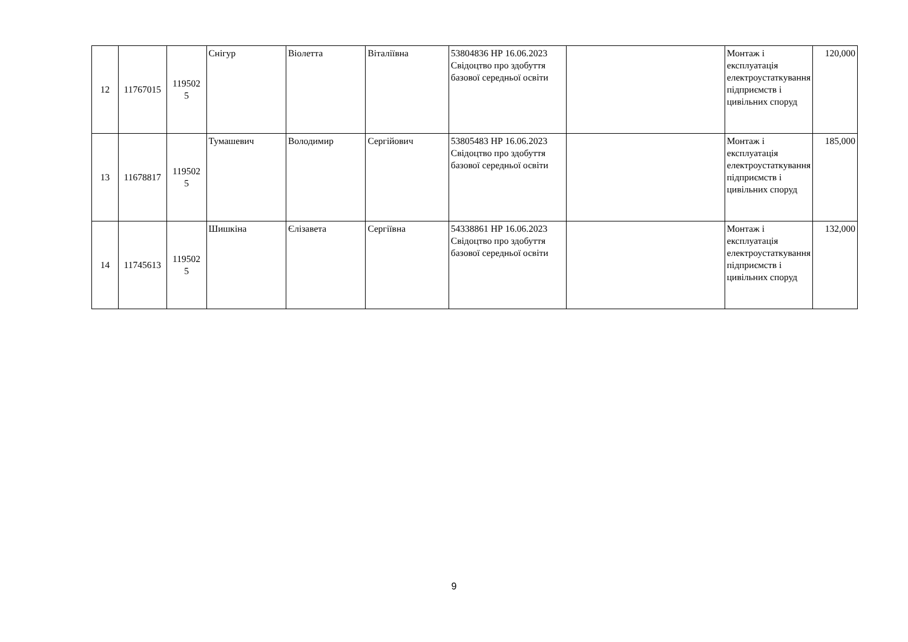| 12 | 11767015 | 119502 5 | Снігур | Віолетта | Віталіївна | 53804836 НР 16.06.2023 Свідоцтво про здобуття базової середньої освіти | | Монтаж і експлуатація електроустаткування підприємств і цивільних споруд | 120,000 |
| 13 | 11678817 | 119502 5 | Тумашевич | Володимир | Сергійович | 53805483 НР 16.06.2023 Свідоцтво про здобуття базової середньої освіти | | Монтаж і експлуатація електроустаткування підприємств і цивільних споруд | 185,000 |
| 14 | 11745613 | 119502 5 | Шишкіна | Єлізавета | Сергіївна | 54338861 НР 16.06.2023 Свідоцтво про здобуття базової середньої освіти | | Монтаж і експлуатація електроустаткування підприємств і цивільних споруд | 132,000 |
9